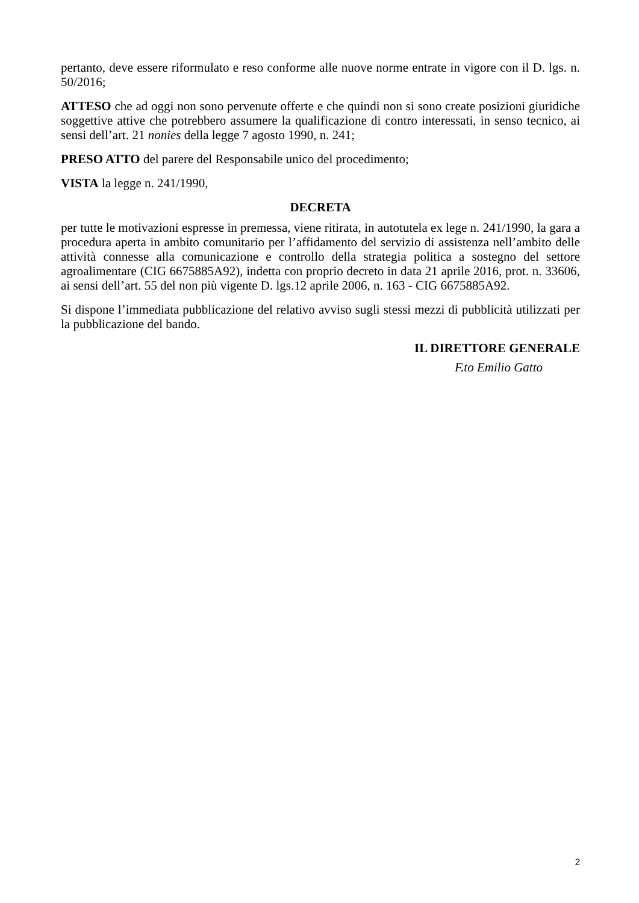pertanto, deve essere riformulato e reso conforme alle nuove norme entrate in vigore con il D. lgs. n. 50/2016;
ATTESO che ad oggi non sono pervenute offerte e che quindi non si sono create posizioni giuridiche soggettive attive che potrebbero assumere la qualificazione di contro interessati, in senso tecnico, ai sensi dell’art. 21 nonies della legge 7 agosto 1990, n. 241;
PRESO ATTO del parere del Responsabile unico del procedimento;
VISTA la legge n. 241/1990,
DECRETA
per tutte le motivazioni espresse in premessa, viene ritirata, in autotutela ex lege n. 241/1990, la gara a procedura aperta in ambito comunitario per l’affidamento del servizio di assistenza nell’ambito delle attività connesse alla comunicazione e controllo della strategia politica a sostegno del settore agroalimentare (CIG 6675885A92), indetta con proprio decreto in data 21 aprile 2016, prot. n. 33606, ai sensi dell’art. 55 del non più vigente D. lgs.12 aprile 2006, n. 163 - CIG 6675885A92.
Si dispone l’immediata pubblicazione del relativo avviso sugli stessi mezzi di pubblicità utilizzati per la pubblicazione del bando.
IL DIRETTORE GENERALE
F.to Emilio Gatto
2